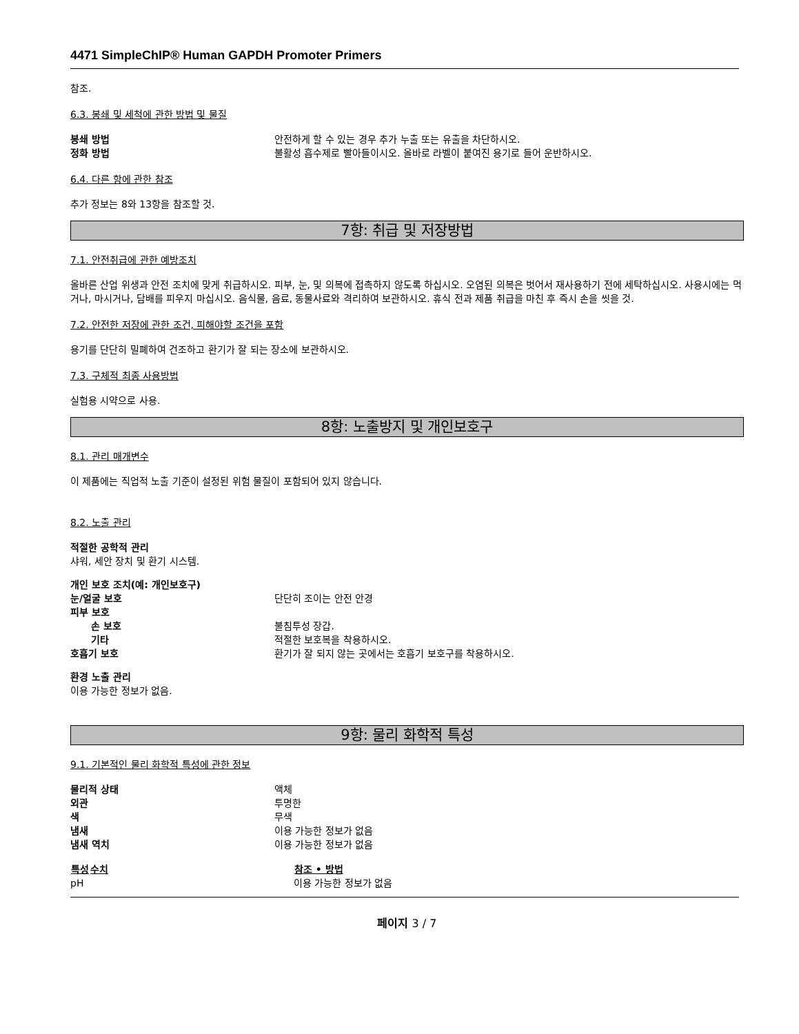4471 SimpleChIP® Human GAPDH Promoter Primers
참조.
6.3. 봉쇄 및 세척에 관한 방법 및 물질
| 봉쇄 방법 | 안전하게 할 수 있는 경우 추가 누출 또는 유출을 차단하시오. |
| 정화 방법 | 불활성 흡수제로 빨아들이시오. 올바로 라벨이 붙여진 용기로 들어 운반하시오. |
6.4. 다른 항에 관한 참조
추가 정보는 8와 13항을 참조할 것.
7항: 취급 및 저장방법
7.1. 안전취급에 관한 예방조치
올바른 산업 위생과 안전 조치에 맞게 취급하시오. 피부, 눈, 및 의복에 접촉하지 않도록 하십시오. 오염된 의복은 벗어서 재사용하기 전에 세탁하십시오. 사용시에는 먹거나, 마시거나, 담배를 피우지 마십시오. 음식물, 음료, 동물사료와 격리하여 보관하시오. 휴식 전과 제품 취급을 마친 후 즉시 손을 씻을 것.
7.2. 안전한 저장에 관한 조건, 피해야할 조건을 포함
용기를 단단히 밀폐하여 건조하고 환기가 잘 되는 장소에 보관하시오.
7.3. 구체적 최종 사용방법
실험용 시약으로 사용.
8항: 노출방지 및 개인보호구
8.1. 관리 매개변수
이 제품에는 직업적 노출 기준이 설정된 위험 물질이 포함되어 있지 않습니다.
8.2. 노출 관리
적절한 공학적 관리
샤워, 세안 장치 및 환기 시스템.
| 개인 보호 조치(예: 개인보호구) | |
| 눈/얼굴 보호 | 단단히 조이는 안전 안경 |
| 피부 보호 | |
| 손 보호 | 불침투성 장갑. |
| 기타 | 적절한 보호복을 착용하시오. |
| 호흡기 보호 | 환기가 잘 되지 않는 곳에서는 호흡기 보호구를 착용하시오. |
환경 노출 관리
이용 가능한 정보가 없음.
9항: 물리 화학적 특성
9.1. 기본적인 물리 화학적 특성에 관한 정보
| 물리적 상태 | 액체 |
| 외관 | 투명한 |
| 색 | 무색 |
| 냄새 | 이용 가능한 정보가 없음 |
| 냄새 역치 | 이용 가능한 정보가 없음 |
| 특성 | 수치 | 참조 • 방법 |
| --- | --- | --- |
| pH | | 이용 가능한 정보가 없음 |
페이지 3 / 7